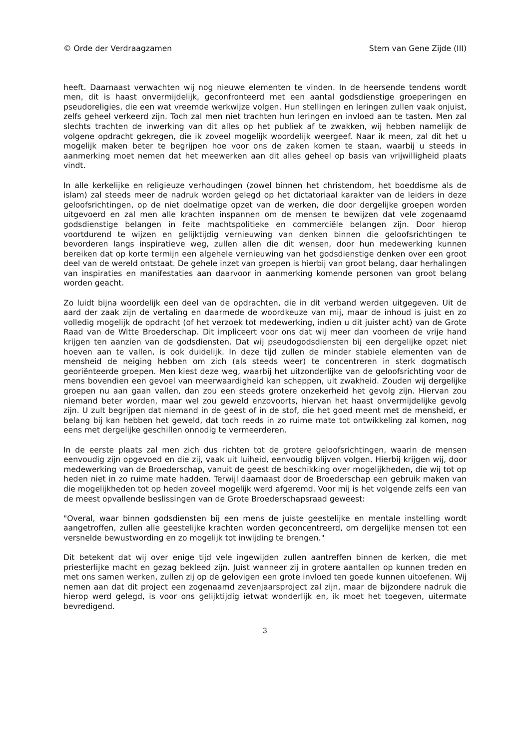© Orde der Verdraagzamen Stem van Gene Zijde (III)
heeft. Daarnaast verwachten wij nog nieuwe elementen te vinden. In de heersende tendens wordt men, dit is haast onvermijdelijk, geconfronteerd met een aantal godsdienstige groeperingen en pseudoreligies, die een wat vreemde werkwijze volgen. Hun stellingen en leringen zullen vaak onjuist, zelfs geheel verkeerd zijn. Toch zal men niet trachten hun leringen en invloed aan te tasten. Men zal slechts trachten de inwerking van dit alles op het publiek af te zwakken, wij hebben namelijk de volgene opdracht gekregen, die ik zoveel mogelijk woordelijk weergeef. Naar ik meen, zal dit het u mogelijk maken beter te begrijpen hoe voor ons de zaken komen te staan, waarbij u steeds in aanmerking moet nemen dat het meewerken aan dit alles geheel op basis van vrijwilligheid plaats vindt.
In alle kerkelijke en religieuze verhoudingen (zowel binnen het christendom, het boeddisme als de islam) zal steeds meer de nadruk worden gelegd op het dictatoriaal karakter van de leiders in deze geloofsrichtingen, op de niet doelmatige opzet van de werken, die door dergelijke groepen worden uitgevoerd en zal men alle krachten inspannen om de mensen te bewijzen dat vele zogenaamd godsdienstige belangen in feite machtspolitieke en commerciële belangen zijn. Door hierop voortdurend te wijzen en gelijktijdig vernieuwing van denken binnen die geloofsrichtingen te bevorderen langs inspiratieve weg, zullen allen die dit wensen, door hun medewerking kunnen bereiken dat op korte termijn een algehele vernieuwing van het godsdienstige denken over een groot deel van de wereld ontstaat. De gehele inzet van groepen is hierbij van groot belang, daar herhalingen van inspiraties en manifestaties aan daarvoor in aanmerking komende personen van groot belang worden geacht.
Zo luidt bijna woordelijk een deel van de opdrachten, die in dit verband werden uitgegeven. Uit de aard der zaak zijn de vertaling en daarmede de woordkeuze van mij, maar de inhoud is juist en zo volledig mogelijk de opdracht (of het verzoek tot medewerking, indien u dit juister acht) van de Grote Raad van de Witte Broederschap. Dit impliceert voor ons dat wij meer dan voorheen de vrije hand krijgen ten aanzien van de godsdiensten. Dat wij pseudogodsdiensten bij een dergelijke opzet niet hoeven aan te vallen, is ook duidelijk. In deze tijd zullen de minder stabiele elementen van de mensheid de neiging hebben om zich (als steeds weer) te concentreren in sterk dogmatisch georiënteerde groepen. Men kiest deze weg, waarbij het uitzonderlijke van de geloofsrichting voor de mens bovendien een gevoel van meerwaardigheid kan scheppen, uit zwakheid. Zouden wij dergelijke groepen nu aan gaan vallen, dan zou een steeds grotere onzekerheid het gevolg zijn. Hiervan zou niemand beter worden, maar wel zou geweld enzovoorts, hiervan het haast onvermijdelijke gevolg zijn. U zult begrijpen dat niemand in de geest of in de stof, die het goed meent met de mensheid, er belang bij kan hebben het geweld, dat toch reeds in zo ruime mate tot ontwikkeling zal komen, nog eens met dergelijke geschillen onnodig te vermeerderen.
In de eerste plaats zal men zich dus richten tot de grotere geloofsrichtingen, waarin de mensen eenvoudig zijn opgevoed en die zij, vaak uit luiheid, eenvoudig blijven volgen. Hierbij krijgen wij, door medewerking van de Broederschap, vanuit de geest de beschikking over mogelijkheden, die wij tot op heden niet in zo ruime mate hadden. Terwijl daarnaast door de Broederschap een gebruik maken van die mogelijkheden tot op heden zoveel mogelijk werd afgeremd. Voor mij is het volgende zelfs een van de meest opvallende beslissingen van de Grote Broederschapsraad geweest:
"Overal, waar binnen godsdiensten bij een mens de juiste geestelijke en mentale instelling wordt aangetroffen, zullen alle geestelijke krachten worden geconcentreerd, om dergelijke mensen tot een versnelde bewustwording en zo mogelijk tot inwijding te brengen."
Dit betekent dat wij over enige tijd vele ingewijden zullen aantreffen binnen de kerken, die met priesterlijke macht en gezag bekleed zijn. Juist wanneer zij in grotere aantallen op kunnen treden en met ons samen werken, zullen zij op de gelovigen een grote invloed ten goede kunnen uitoefenen. Wij nemen aan dat dit project een zogenaamd zevenjaarsproject zal zijn, maar de bijzondere nadruk die hierop werd gelegd, is voor ons gelijktijdig ietwat wonderlijk en, ik moet het toegeven, uitermate bevredigend.
3